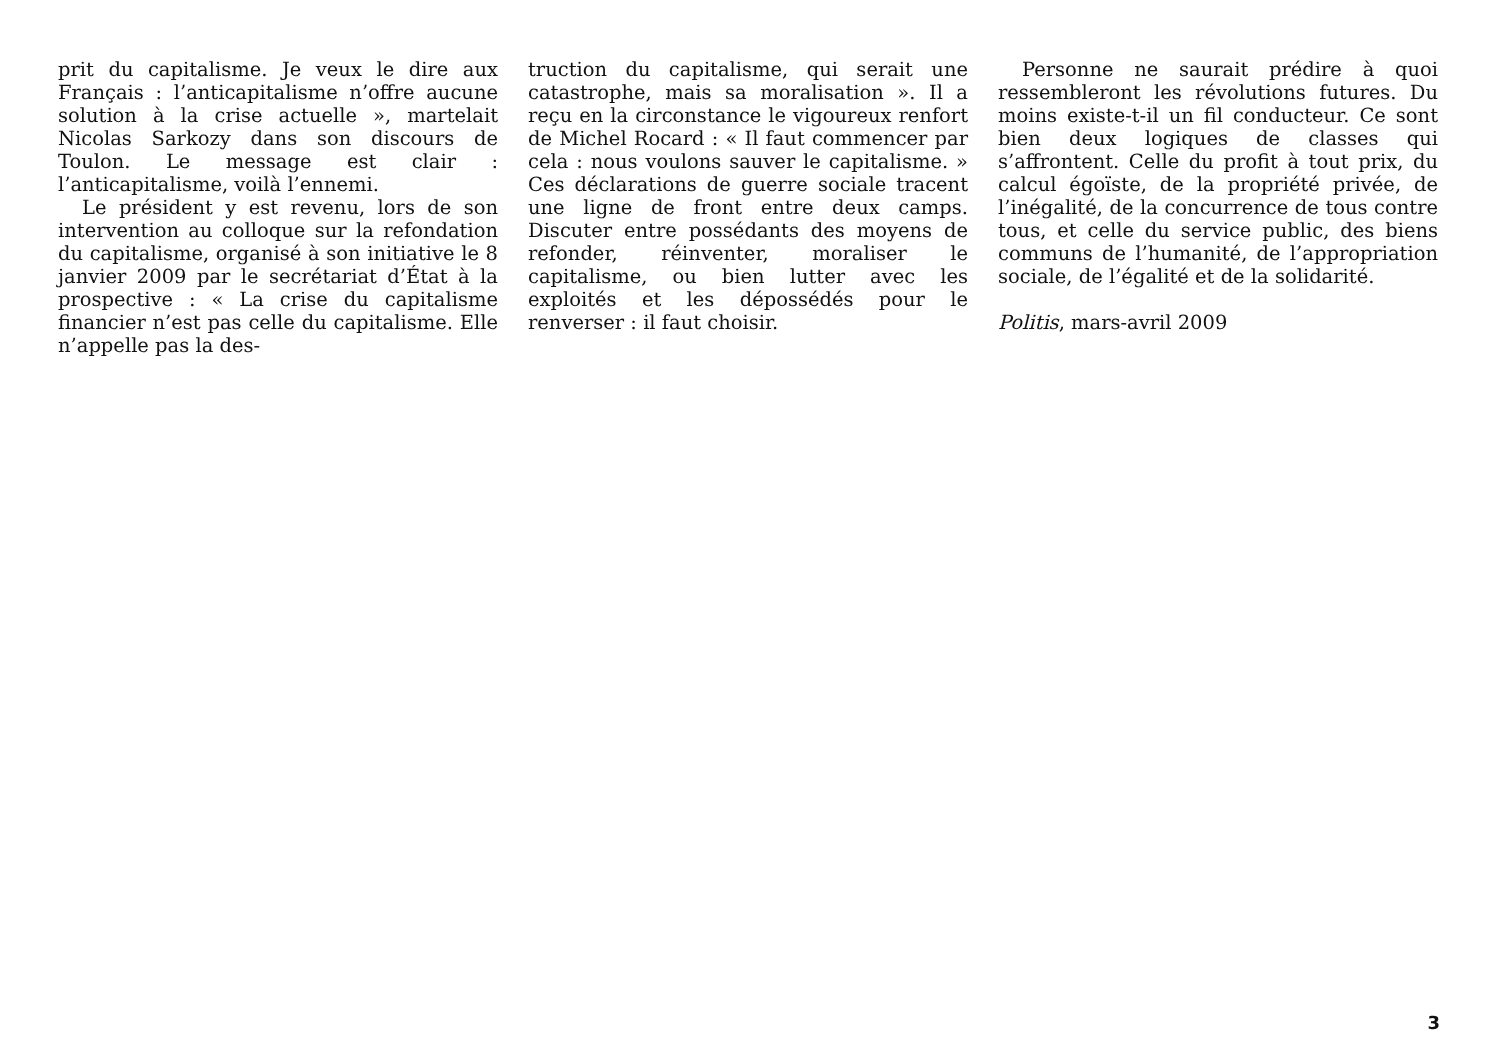prit du capitalisme. Je veux le dire aux Français : l’anticapitalisme n’offre aucune solution à la crise actuelle », martelait Nicolas Sarkozy dans son discours de Toulon. Le message est clair : l’anticapitalisme, voilà l’ennemi.
Le président y est revenu, lors de son intervention au colloque sur la refondation du capitalisme, organisé à son initiative le 8 janvier 2009 par le secrétariat d’État à la prospective : « La crise du capitalisme financier n’est pas celle du capitalisme. Elle n’appelle pas la des-
truction du capitalisme, qui serait une catastrophe, mais sa moralisation ». Il a reçu en la circonstance le vigoureux renfort de Michel Rocard : « Il faut commencer par cela : nous voulons sauver le capitalisme. » Ces déclarations de guerre sociale tracent une ligne de front entre deux camps. Discuter entre possédants des moyens de refonder, réinventer, moraliser le capitalisme, ou bien lutter avec les exploités et les dépossédés pour le renverser : il faut choisir.
Personne ne saurait prédire à quoi ressembleront les révolutions futures. Du moins existe-t-il un fil conducteur. Ce sont bien deux logiques de classes qui s’affrontent. Celle du profit à tout prix, du calcul égoïste, de la propriété privée, de l’inégalité, de la concurrence de tous contre tous, et celle du service public, des biens communs de l’humanité, de l’appropriation sociale, de l’égalité et de la solidarité.
Politis, mars-avril 2009
3